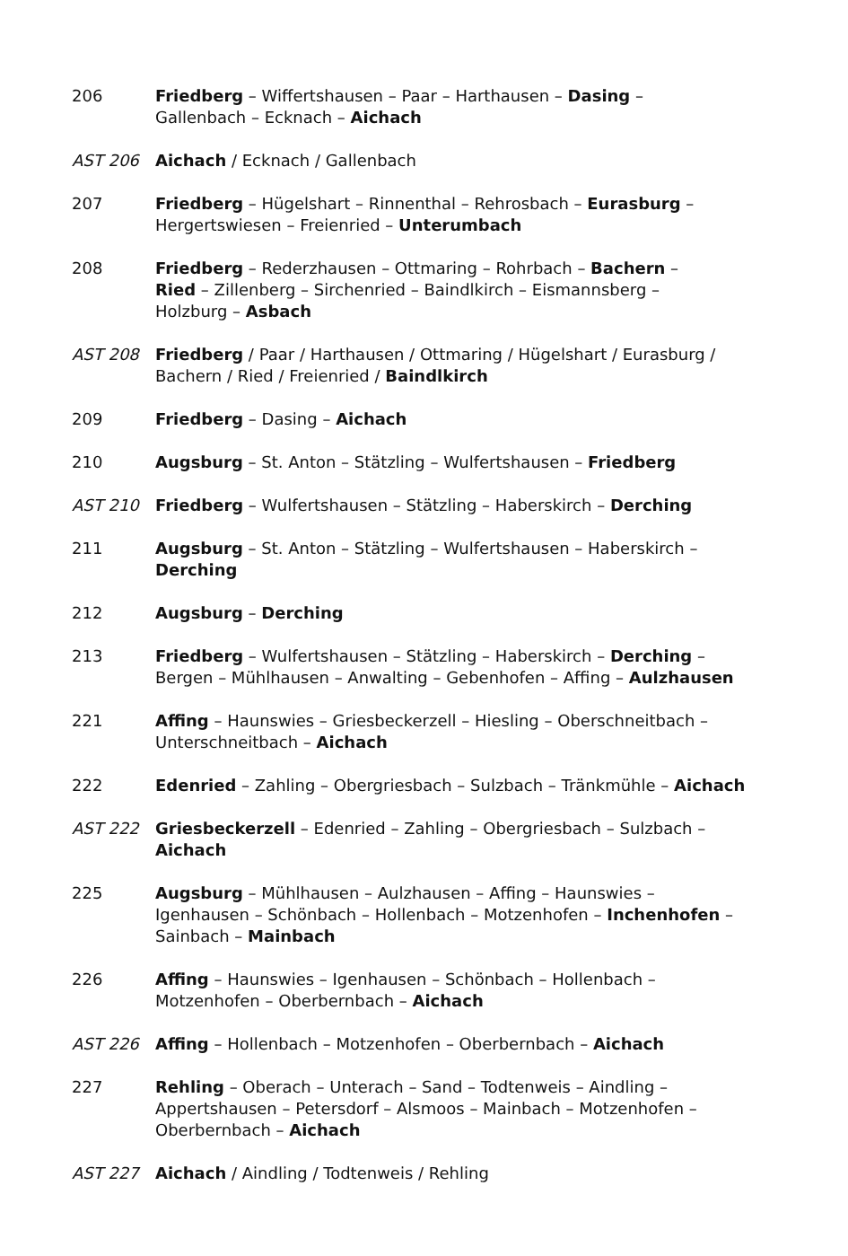| 206 | Friedberg – Wiffertshausen – Paar – Harthausen – Dasing – Gallenbach – Ecknach – Aichach |
| AST 206 | Aichach / Ecknach / Gallenbach |
| 207 | Friedberg – Hügelshart – Rinnenthal – Rehrosbach – Eurasburg – Hergertswiesen – Freienried – Unterumbach |
| 208 | Friedberg – Rederzhausen – Ottmaring – Rohrbach – Bachern – Ried – Zillenberg – Sirchenried – Baindlkirch – Eismannsberg – Holzburg – Asbach |
| AST 208 | Friedberg / Paar / Harthausen / Ottmaring / Hügelshart / Eurasburg / Bachern / Ried / Freienried / Baindlkirch |
| 209 | Friedberg – Dasing – Aichach |
| 210 | Augsburg – St. Anton – Stätzling – Wulfertshausen – Friedberg |
| AST 210 | Friedberg – Wulfertshausen – Stätzling – Haberskirch – Derching |
| 211 | Augsburg – St. Anton – Stätzling – Wulfertshausen – Haberskirch – Derching |
| 212 | Augsburg – Derching |
| 213 | Friedberg – Wulfertshausen – Stätzling – Haberskirch – Derching – Bergen – Mühlhausen – Anwalting – Gebenhofen – Affing – Aulzhausen |
| 221 | Affing – Haunswies – Griesbeckerzell – Hiesling – Oberschneitbach – Unterschneitbach – Aichach |
| 222 | Edenried – Zahling – Obergriesbach – Sulzbach – Tränkmühle – Aichach |
| AST 222 | Griesbeckerzell – Edenried – Zahling – Obergriesbach – Sulzbach – Aichach |
| 225 | Augsburg – Mühlhausen – Aulzhausen – Affing – Haunswies – Igenhausen – Schönbach – Hollenbach – Motzenhofen – Inchenhofen – Sainbach – Mainbach |
| 226 | Affing – Haunswies – Igenhausen – Schönbach – Hollenbach – Motzenhofen – Oberbernbach – Aichach |
| AST 226 | Affing – Hollenbach – Motzenhofen – Oberbernbach – Aichach |
| 227 | Rehling – Oberach – Unterach – Sand – Todtenweis – Aindling – Appertshausen – Petersdorf – Alsmoos – Mainbach – Motzenhofen – Oberbernbach – Aichach |
| AST 227 | Aichach / Aindling / Todtenweis / Rehling |